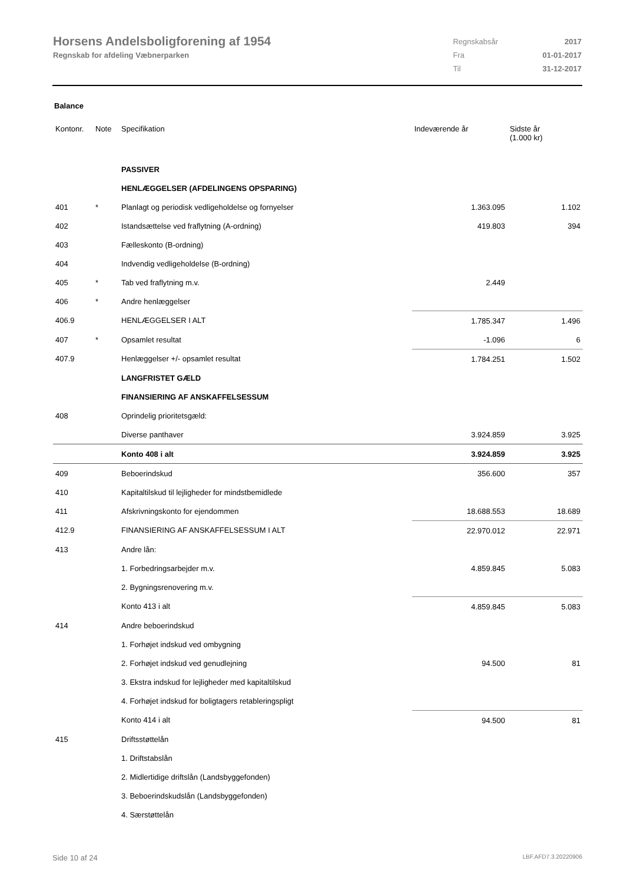Horsens Andelsboligforening af 1954
Regnskab for afdeling Væbnerparken
| Regnskabsår | 2017 |
| Fra | 01-01-2017 |
| Til | 31-12-2017 |
Balance
| Kontonr. | Note | Specifikation | Indeværende år | Sidste år (1.000 kr) |
| --- | --- | --- | --- | --- |
| | | PASSIVER | | |
| | | HENLÆGGELSER (AFDELINGENS OPSPARING) | | |
| 401 | * | Planlagt og periodisk vedligeholdelse og fornyelser | 1.363.095 | 1.102 |
| 402 | | Istandsættelse ved fraflytning (A-ordning) | 419.803 | 394 |
| 403 | | Fælleskonto (B-ordning) | | |
| 404 | | Indvendig vedligeholdelse (B-ordning) | | |
| 405 | * | Tab ved fraflytning m.v. | 2.449 | |
| 406 | * | Andre henlæggelser | | |
| 406.9 | | HENLÆGGELSER I ALT | 1.785.347 | 1.496 |
| 407 | * | Opsamlet resultat | -1.096 | 6 |
| 407.9 | | Henlæggelser +/- opsamlet resultat | 1.784.251 | 1.502 |
| | | LANGFRISTET GÆLD | | |
| | | FINANSIERING AF ANSKAFFELSESSUM | | |
| 408 | | Oprindelig prioritetsgæld: | | |
| | | Diverse panthaver | 3.924.859 | 3.925 |
| | | Konto 408 i alt | 3.924.859 | 3.925 |
| 409 | | Beboerindskud | 356.600 | 357 |
| 410 | | Kapitaltilskud til lejligheder for mindstbemidlede | | |
| 411 | | Afskrivningskonto for ejendommen | 18.688.553 | 18.689 |
| 412.9 | | FINANSIERING AF ANSKAFFELSESSUM I ALT | 22.970.012 | 22.971 |
| 413 | | Andre lån: | | |
| | | 1. Forbedringsarbejder m.v. | 4.859.845 | 5.083 |
| | | 2. Bygningsrenovering m.v. | | |
| | | Konto 413 i alt | 4.859.845 | 5.083 |
| 414 | | Andre beboerindskud | | |
| | | 1. Forhøjet indskud ved ombygning | | |
| | | 2. Forhøjet indskud ved genudlejning | 94.500 | 81 |
| | | 3. Ekstra indskud for lejligheder med kapitaltilskud | | |
| | | 4. Forhøjet indskud for boligtagers retableringspligt | | |
| | | Konto 414 i alt | 94.500 | 81 |
| 415 | | Driftsstøttelån | | |
| | | 1. Driftstabslån | | |
| | | 2. Midlertidige driftslån (Landsbyggefonden) | | |
| | | 3. Beboerindskudslån (Landsbyggefonden) | | |
| | | 4. Særstøttelån | | |
Side 10 af 24 LBF.AFD7.3.20220906